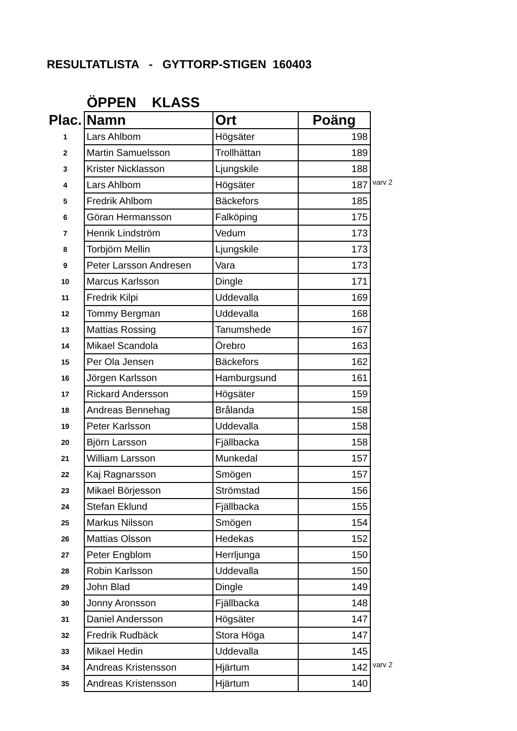RESULTATLISTA - GYTTORP-STIGEN 160403
ÖPPEN KLASS
| Plac. | Namn | Ort | Poäng | |
| 1 | Lars Ahlbom | Högsäter | 198 | |
| 2 | Martin Samuelsson | Trollhättan | 189 | |
| 3 | Krister Nicklasson | Ljungskile | 188 | |
| 4 | Lars Ahlbom | Högsäter | 187 | varv 2 |
| 5 | Fredrik Ahlbom | Bäckefors | 185 | |
| 6 | Göran Hermansson | Falköping | 175 | |
| 7 | Henrik Lindström | Vedum | 173 | |
| 8 | Torbjörn Mellin | Ljungskile | 173 | |
| 9 | Peter Larsson Andresen | Vara | 173 | |
| 10 | Marcus Karlsson | Dingle | 171 | |
| 11 | Fredrik Kilpi | Uddevalla | 169 | |
| 12 | Tommy Bergman | Uddevalla | 168 | |
| 13 | Mattias Rossing | Tanumshede | 167 | |
| 14 | Mikael Scandola | Örebro | 163 | |
| 15 | Per Ola Jensen | Bäckefors | 162 | |
| 16 | Jörgen Karlsson | Hamburgsund | 161 | |
| 17 | Rickard Andersson | Högsäter | 159 | |
| 18 | Andreas Bennehag | Brålanda | 158 | |
| 19 | Peter Karlsson | Uddevalla | 158 | |
| 20 | Björn Larsson | Fjällbacka | 158 | |
| 21 | William Larsson | Munkedal | 157 | |
| 22 | Kaj Ragnarsson | Smögen | 157 | |
| 23 | Mikael Börjesson | Strömstad | 156 | |
| 24 | Stefan Eklund | Fjällbacka | 155 | |
| 25 | Markus Nilsson | Smögen | 154 | |
| 26 | Mattias Olsson | Hedekas | 152 | |
| 27 | Peter Engblom | Herrljunga | 150 | |
| 28 | Robin Karlsson | Uddevalla | 150 | |
| 29 | John Blad | Dingle | 149 | |
| 30 | Jonny Aronsson | Fjällbacka | 148 | |
| 31 | Daniel Andersson | Högsäter | 147 | |
| 32 | Fredrik Rudbäck | Stora Höga | 147 | |
| 33 | Mikael Hedin | Uddevalla | 145 | |
| 34 | Andreas Kristensson | Hjärtum | 142 | varv 2 |
| 35 | Andreas Kristensson | Hjärtum | 140 | |